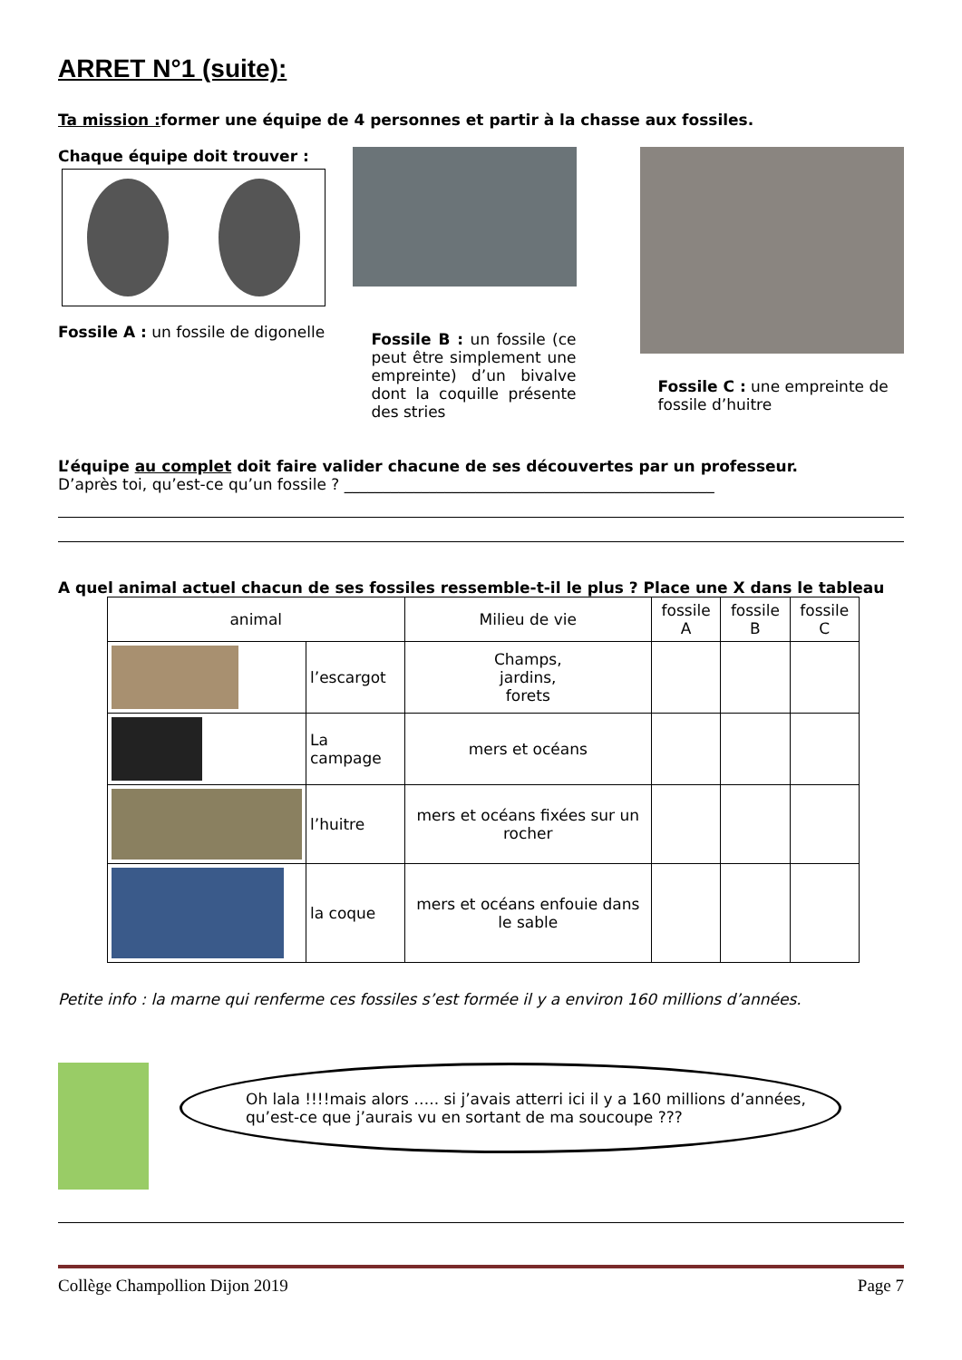ARRET N°1 (suite):
Ta mission : former une équipe de 4 personnes et partir à la chasse aux fossiles.
Chaque équipe doit trouver :
Fossile A : un fossile de digonelle
Fossile B : un fossile (ce peut être simplement une empreinte) d’un bivalve dont la coquille présente des stries
Fossile C : une empreinte de fossile d’huitre
L’équipe au complet doit faire valider chacune de ses découvertes par un professeur.
D’après toi, qu’est-ce qu’un fossile ? ________________________________________________
A quel animal actuel chacun de ses fossiles ressemble-t-il le plus ? Place une X dans le tableau
| animal | | Milieu de vie | fossile A | fossile B | fossile C |
| --- | --- | --- | --- | --- | --- |
| | l’escargot | Champs, jardins, forets | | | |
| | La campage | mers et océans | | | |
| | l’huitre | mers et océans fixées sur un rocher | | | |
| | la coque | mers et océans enfouie dans le sable | | | |
Petite info : la marne qui renferme ces fossiles s’est formée il y a environ 160 millions d’années.
Oh lala !!!!mais alors ….. si j’avais atterri ici il y a 160 millions d’années, qu’est-ce que j’aurais vu en sortant de ma soucoupe ???
Collège Champollion Dijon 2019 Page 7